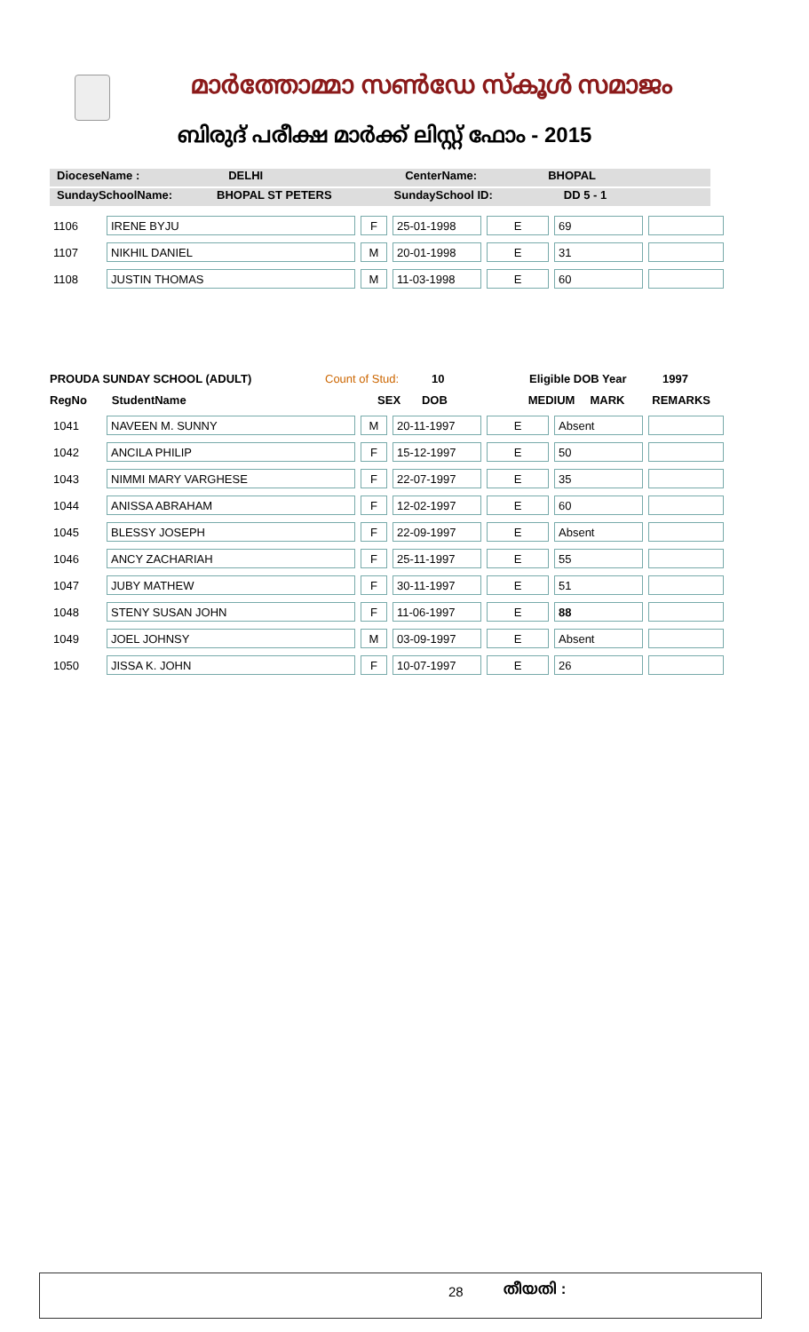മാർത്തോമ്മാ സൺഡേ സ്കൂൾ സമാജം
ബിരുദ് പരീക്ഷ മാർക്ക് ലിസ്റ്റ് ഫോം - 2015
DioceseName : DELHI CenterName: BHOPAL
SundaySchoolName: BHOPAL ST PETERS SundaySchool ID: DD 5 - 1
| 1106 | IRENE BYJU | F | 25-01-1998 | E | 69 | |
| 1107 | NIKHIL DANIEL | M | 20-01-1998 | E | 31 | |
| 1108 | JUSTIN THOMAS | M | 11-03-1998 | E | 60 | |
PROUDA SUNDAY SCHOOL (ADULT) Count of Stud: 10 Eligible DOB Year 1997
RegNo StudentName SEX DOB MEDIUM MARK REMARKS
| 1041 | NAVEEN M. SUNNY | M | 20-11-1997 | E | Absent | |
| 1042 | ANCILA PHILIP | F | 15-12-1997 | E | 50 | |
| 1043 | NIMMI MARY VARGHESE | F | 22-07-1997 | E | 35 | |
| 1044 | ANISSA ABRAHAM | F | 12-02-1997 | E | 60 | |
| 1045 | BLESSY JOSEPH | F | 22-09-1997 | E | Absent | |
| 1046 | ANCY ZACHARIAH | F | 25-11-1997 | E | 55 | |
| 1047 | JUBY MATHEW | F | 30-11-1997 | E | 51 | |
| 1048 | STENY SUSAN JOHN | F | 11-06-1997 | E | 88 | |
| 1049 | JOEL JOHNSY | M | 03-09-1997 | E | Absent | |
| 1050 | JISSA K. JOHN | F | 10-07-1997 | E | 26 | |
28 തീയതി :